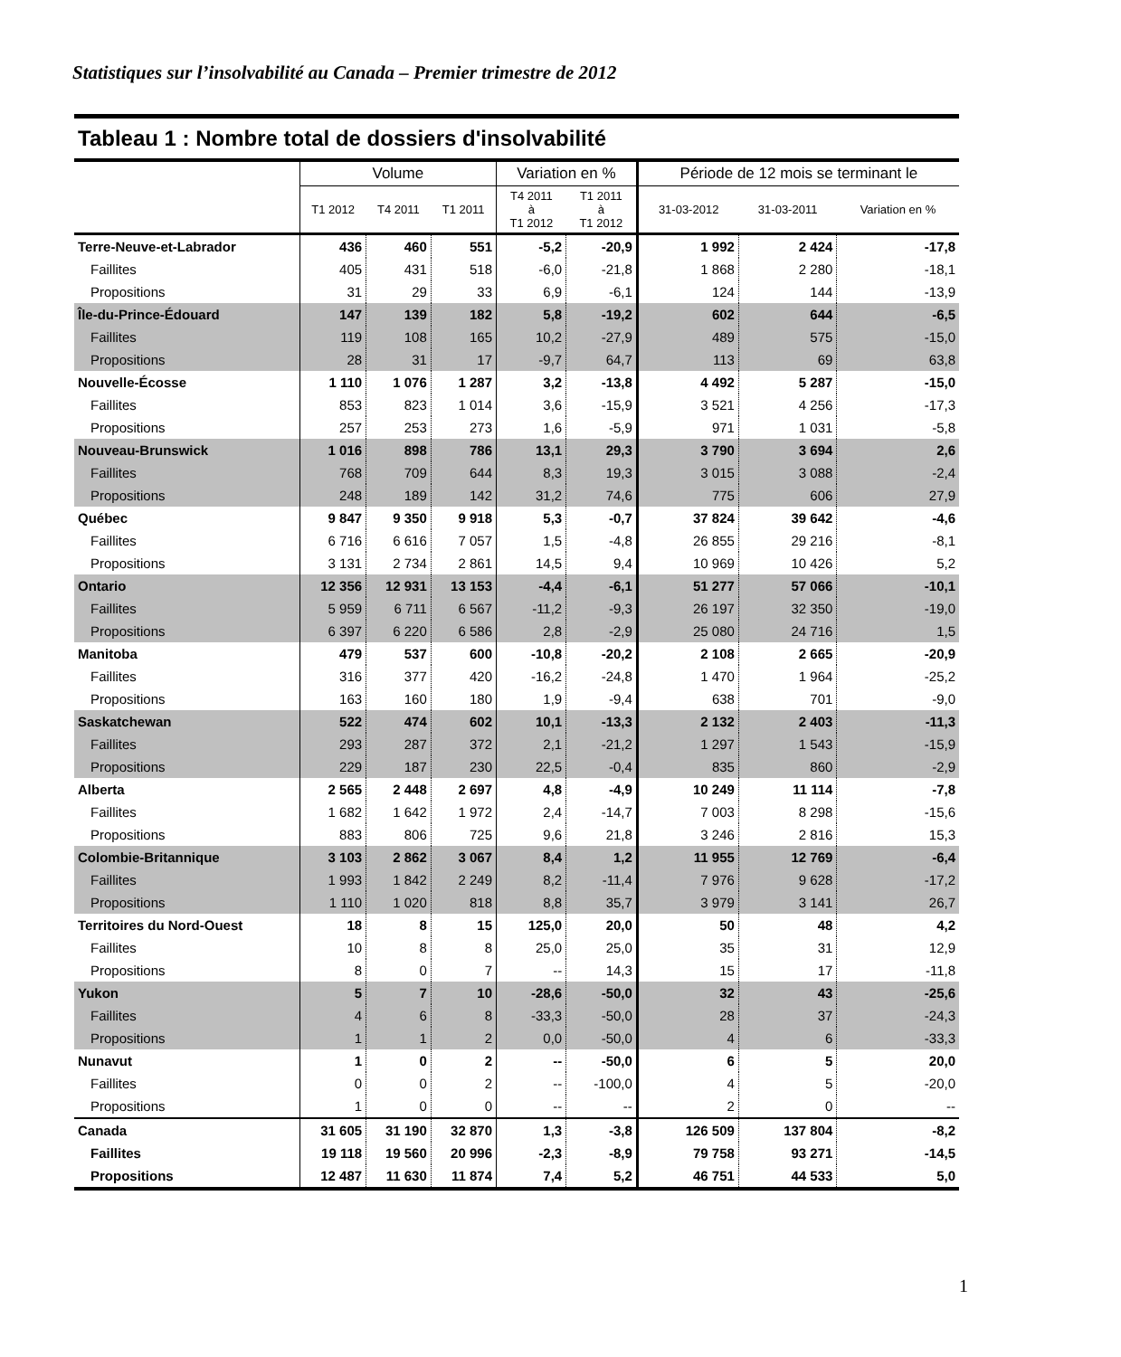Statistiques sur l’insolvabilité au Canada – Premier trimestre de 2012
Tableau 1 : Nombre total de dossiers d'insolvabilité
| | Volume | | | Variation en % | | Période de 12 mois se terminant le | | |
| --- | --- | --- | --- | --- | --- | --- | --- | --- |
| | T1 2012 | T4 2011 | T1 2011 | T4 2011 à T1 2012 | T1 2011 à T1 2012 | 31-03-2012 | 31-03-2011 | Variation en % |
| Terre-Neuve-et-Labrador | 436 | 460 | 551 | -5,2 | -20,9 | 1 992 | 2 424 | -17,8 |
| Faillites | 405 | 431 | 518 | -6,0 | -21,8 | 1 868 | 2 280 | -18,1 |
| Propositions | 31 | 29 | 33 | 6,9 | -6,1 | 124 | 144 | -13,9 |
| Île-du-Prince-Édouard | 147 | 139 | 182 | 5,8 | -19,2 | 602 | 644 | -6,5 |
| Faillites | 119 | 108 | 165 | 10,2 | -27,9 | 489 | 575 | -15,0 |
| Propositions | 28 | 31 | 17 | -9,7 | 64,7 | 113 | 69 | 63,8 |
| Nouvelle-Écosse | 1 110 | 1 076 | 1 287 | 3,2 | -13,8 | 4 492 | 5 287 | -15,0 |
| Faillites | 853 | 823 | 1 014 | 3,6 | -15,9 | 3 521 | 4 256 | -17,3 |
| Propositions | 257 | 253 | 273 | 1,6 | -5,9 | 971 | 1 031 | -5,8 |
| Nouveau-Brunswick | 1 016 | 898 | 786 | 13,1 | 29,3 | 3 790 | 3 694 | 2,6 |
| Faillites | 768 | 709 | 644 | 8,3 | 19,3 | 3 015 | 3 088 | -2,4 |
| Propositions | 248 | 189 | 142 | 31,2 | 74,6 | 775 | 606 | 27,9 |
| Québec | 9 847 | 9 350 | 9 918 | 5,3 | -0,7 | 37 824 | 39 642 | -4,6 |
| Faillites | 6 716 | 6 616 | 7 057 | 1,5 | -4,8 | 26 855 | 29 216 | -8,1 |
| Propositions | 3 131 | 2 734 | 2 861 | 14,5 | 9,4 | 10 969 | 10 426 | 5,2 |
| Ontario | 12 356 | 12 931 | 13 153 | -4,4 | -6,1 | 51 277 | 57 066 | -10,1 |
| Faillites | 5 959 | 6 711 | 6 567 | -11,2 | -9,3 | 26 197 | 32 350 | -19,0 |
| Propositions | 6 397 | 6 220 | 6 586 | 2,8 | -2,9 | 25 080 | 24 716 | 1,5 |
| Manitoba | 479 | 537 | 600 | -10,8 | -20,2 | 2 108 | 2 665 | -20,9 |
| Faillites | 316 | 377 | 420 | -16,2 | -24,8 | 1 470 | 1 964 | -25,2 |
| Propositions | 163 | 160 | 180 | 1,9 | -9,4 | 638 | 701 | -9,0 |
| Saskatchewan | 522 | 474 | 602 | 10,1 | -13,3 | 2 132 | 2 403 | -11,3 |
| Faillites | 293 | 287 | 372 | 2,1 | -21,2 | 1 297 | 1 543 | -15,9 |
| Propositions | 229 | 187 | 230 | 22,5 | -0,4 | 835 | 860 | -2,9 |
| Alberta | 2 565 | 2 448 | 2 697 | 4,8 | -4,9 | 10 249 | 11 114 | -7,8 |
| Faillites | 1 682 | 1 642 | 1 972 | 2,4 | -14,7 | 7 003 | 8 298 | -15,6 |
| Propositions | 883 | 806 | 725 | 9,6 | 21,8 | 3 246 | 2 816 | 15,3 |
| Colombie-Britannique | 3 103 | 2 862 | 3 067 | 8,4 | 1,2 | 11 955 | 12 769 | -6,4 |
| Faillites | 1 993 | 1 842 | 2 249 | 8,2 | -11,4 | 7 976 | 9 628 | -17,2 |
| Propositions | 1 110 | 1 020 | 818 | 8,8 | 35,7 | 3 979 | 3 141 | 26,7 |
| Territoires du Nord-Ouest | 18 | 8 | 15 | 125,0 | 20,0 | 50 | 48 | 4,2 |
| Faillites | 10 | 8 | 8 | 25,0 | 25,0 | 35 | 31 | 12,9 |
| Propositions | 8 | 0 | 7 | -- | 14,3 | 15 | 17 | -11,8 |
| Yukon | 5 | 7 | 10 | -28,6 | -50,0 | 32 | 43 | -25,6 |
| Faillites | 4 | 6 | 8 | -33,3 | -50,0 | 28 | 37 | -24,3 |
| Propositions | 1 | 1 | 2 | 0,0 | -50,0 | 4 | 6 | -33,3 |
| Nunavut | 1 | 0 | 2 | -- | -50,0 | 6 | 5 | 20,0 |
| Faillites | 0 | 0 | 2 | -- | -100,0 | 4 | 5 | -20,0 |
| Propositions | 1 | 0 | 0 | -- | -- | 2 | 0 | -- |
| Canada | 31 605 | 31 190 | 32 870 | 1,3 | -3,8 | 126 509 | 137 804 | -8,2 |
| Faillites | 19 118 | 19 560 | 20 996 | -2,3 | -8,9 | 79 758 | 93 271 | -14,5 |
| Propositions | 12 487 | 11 630 | 11 874 | 7,4 | 5,2 | 46 751 | 44 533 | 5,0 |
1